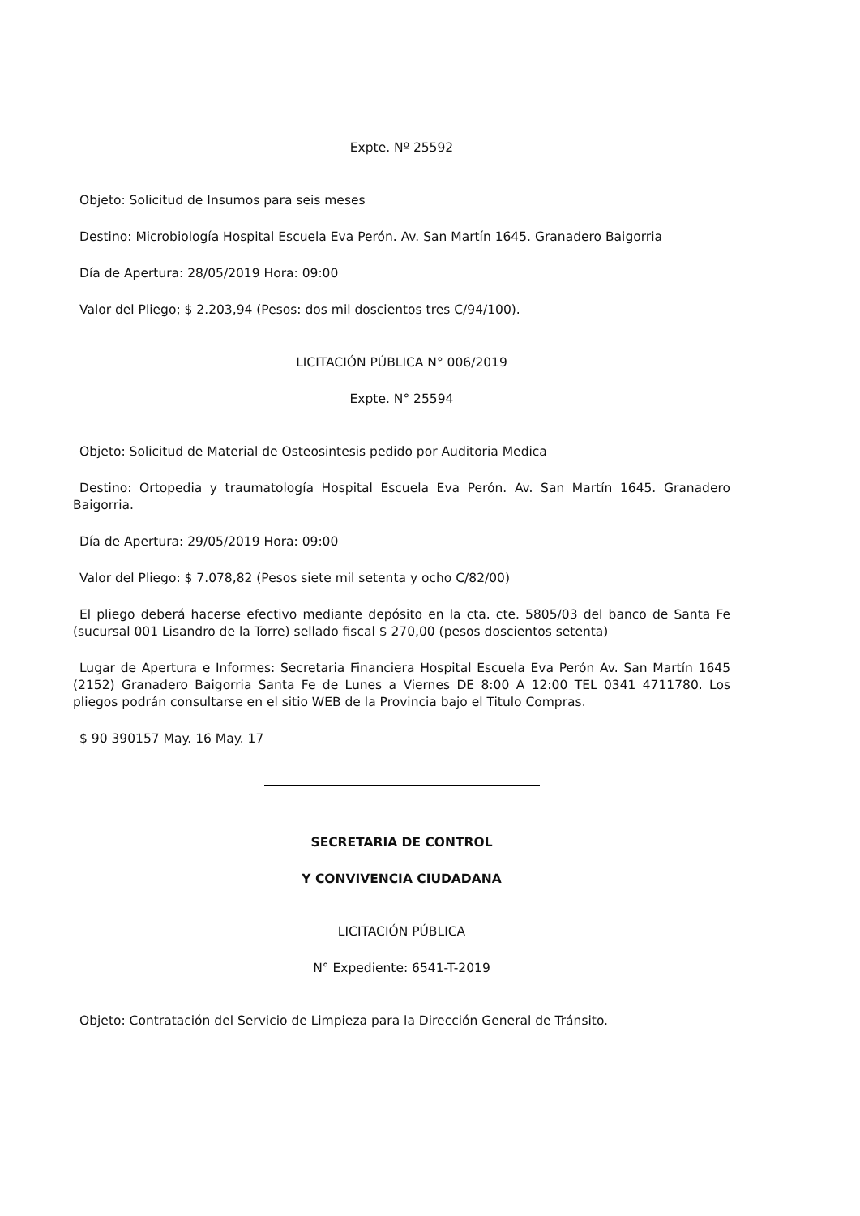Expte. Nº 25592
Objeto: Solicitud de Insumos para seis meses
Destino: Microbiología Hospital Escuela Eva Perón. Av. San Martín 1645. Granadero Baigorria
Día de Apertura: 28/05/2019 Hora: 09:00
Valor del Pliego; $ 2.203,94 (Pesos: dos mil doscientos tres C/94/100).
LICITACIÓN PÚBLICA N° 006/2019
Expte. N° 25594
Objeto: Solicitud de Material de Osteosintesis pedido por Auditoria Medica
Destino: Ortopedia y traumatología Hospital Escuela Eva Perón. Av. San Martín 1645. Granadero Baigorria.
Día de Apertura: 29/05/2019 Hora: 09:00
Valor del Pliego: $ 7.078,82 (Pesos siete mil setenta y ocho C/82/00)
El pliego deberá hacerse efectivo mediante depósito en la cta. cte. 5805/03 del banco de Santa Fe (sucursal 001 Lisandro de la Torre) sellado fiscal $ 270,00 (pesos doscientos setenta)
Lugar de Apertura e Informes: Secretaria Financiera Hospital Escuela Eva Perón Av. San Martín 1645 (2152) Granadero Baigorria Santa Fe de Lunes a Viernes DE 8:00 A 12:00 TEL 0341 4711780. Los pliegos podrán consultarse en el sitio WEB de la Provincia bajo el Titulo Compras.
$ 90 390157 May. 16 May. 17
SECRETARIA DE CONTROL
Y CONVIVENCIA CIUDADANA
LICITACIÓN PÚBLICA
N° Expediente: 6541-T-2019
Objeto: Contratación del Servicio de Limpieza para la Dirección General de Tránsito.